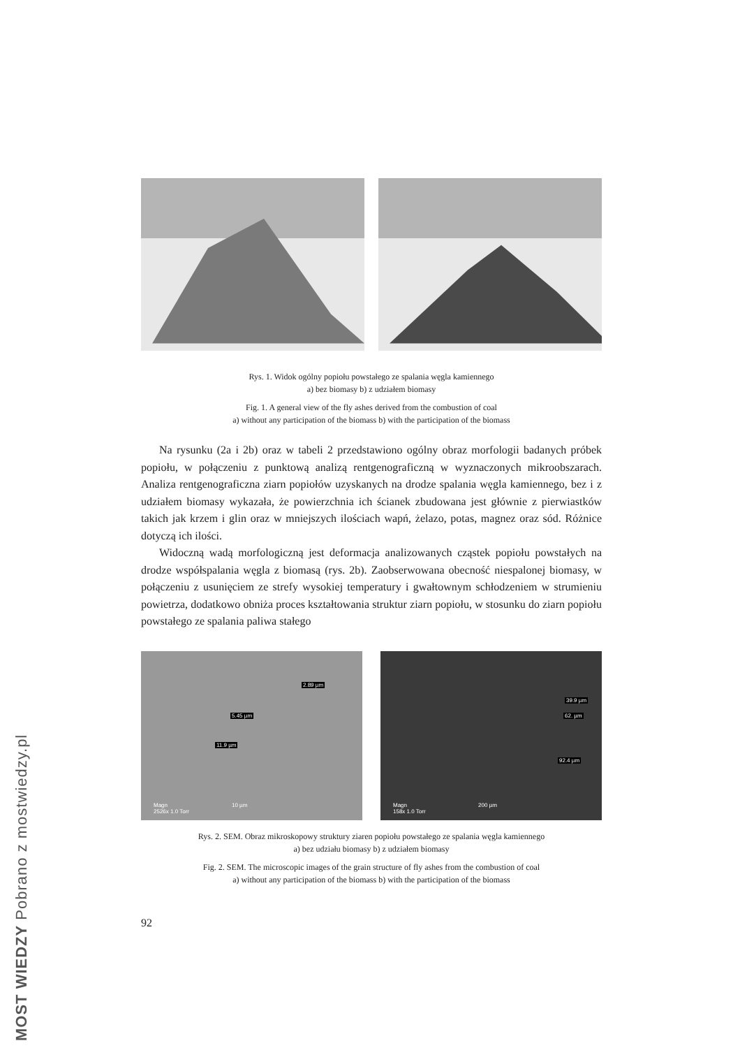Rys. 1. Widok ogólny popiołu powstałego ze spalania węgla kamiennego
a) bez biomasy b) z udziałem biomasy
Fig. 1. A general view of the fly ashes derived from the combustion of coal
a) without any participation of the biomass b) with the participation of the biomass
Na rysunku (2a i 2b) oraz w tabeli 2 przedstawiono ogólny obraz morfologii badanych próbek popiołu, w połączeniu z punktową analizą rentgenograficzną w wyznaczonych mikroobszarach. Analiza rentgenograficzna ziarn popiołów uzyskanych na drodze spalania węgla kamiennego, bez i z udziałem biomasy wykazała, że powierzchnia ich ścianek zbudowana jest głównie z pierwiastków takich jak krzem i glin oraz w mniejszych ilościach wapń, żelazo, potas, magnez oraz sód. Różnice dotyczą ich ilości.
Widoczną wadą morfologiczną jest deformacja analizowanych cząstek popiołu powstałych na drodze współspalania węgla z biomasą (rys. 2b). Zaobserwowana obecność niespalonej biomasy, w połączeniu z usunięciem ze strefy wysokiej temperatury i gwałtownym schłodzeniem w strumieniu powietrza, dodatkowo obniża proces kształtowania struktur ziarn popiołu, w stosunku do ziarn popiołu powstałego ze spalania paliwa stałego
2.89 µm
5.45 µm
11.9 µm
Magn
2526x 1.0 Torr
10 µm
39.9 µm
62. µm
92.4 µm
Magn
158x 1.0 Torr
200 µm
Rys. 2. SEM. Obraz mikroskopowy struktury ziaren popiołu powstałego ze spalania węgla kamiennego
a) bez udziału biomasy b) z udziałem biomasy
Fig. 2. SEM. The microscopic images of the grain structure of fly ashes from the combustion of coal
a) without any participation of the biomass b) with the participation of the biomass
92
MOST WIEDZY Pobrano z mostwiedzy.pl